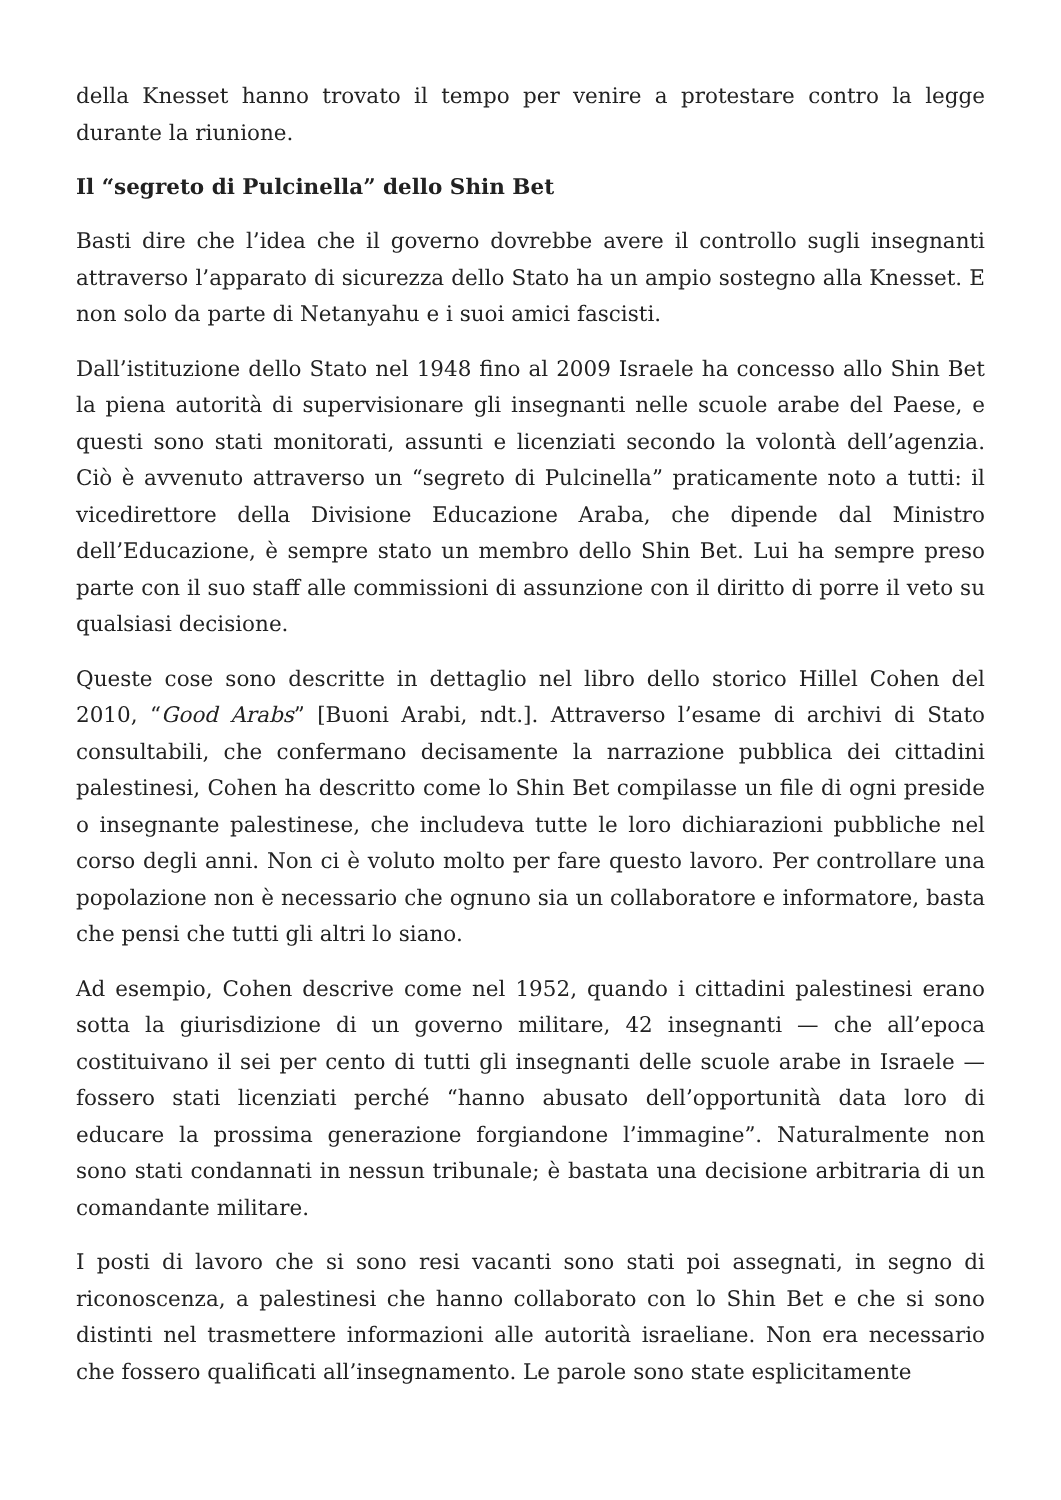della Knesset hanno trovato il tempo per venire a protestare contro la legge durante la riunione.
Il “segreto di Pulcinella” dello Shin Bet
Basti dire che l’idea che il governo dovrebbe avere il controllo sugli insegnanti attraverso l’apparato di sicurezza dello Stato ha un ampio sostegno alla Knesset. E non solo da parte di Netanyahu e i suoi amici fascisti.
Dall’istituzione dello Stato nel 1948 fino al 2009 Israele ha concesso allo Shin Bet la piena autorità di supervisionare gli insegnanti nelle scuole arabe del Paese, e questi sono stati monitorati, assunti e licenziati secondo la volontà dell’agenzia. Ciò è avvenuto attraverso un “segreto di Pulcinella” praticamente noto a tutti: il vicedirettore della Divisione Educazione Araba, che dipende dal Ministro dell’Educazione, è sempre stato un membro dello Shin Bet. Lui ha sempre preso parte con il suo staff alle commissioni di assunzione con il diritto di porre il veto su qualsiasi decisione.
Queste cose sono descritte in dettaglio nel libro dello storico Hillel Cohen del 2010, “Good Arabs” [Buoni Arabi, ndt.]. Attraverso l’esame di archivi di Stato consultabili, che confermano decisamente la narrazione pubblica dei cittadini palestinesi, Cohen ha descritto come lo Shin Bet compilasse un file di ogni preside o insegnante palestinese, che includeva tutte le loro dichiarazioni pubbliche nel corso degli anni. Non ci è voluto molto per fare questo lavoro. Per controllare una popolazione non è necessario che ognuno sia un collaboratore e informatore, basta che pensi che tutti gli altri lo siano.
Ad esempio, Cohen descrive come nel 1952, quando i cittadini palestinesi erano sotta la giurisdizione di un governo militare, 42 insegnanti — che all’epoca costituivano il sei per cento di tutti gli insegnanti delle scuole arabe in Israele — fossero stati licenziati perché “hanno abusato dell’opportunità data loro di educare la prossima generazione forgiandone l’immagine”. Naturalmente non sono stati condannati in nessun tribunale; è bastata una decisione arbitraria di un comandante militare.
I posti di lavoro che si sono resi vacanti sono stati poi assegnati, in segno di riconoscenza, a palestinesi che hanno collaborato con lo Shin Bet e che si sono distinti nel trasmettere informazioni alle autorità israeliane. Non era necessario che fossero qualificati all’insegnamento. Le parole sono state esplicitamente